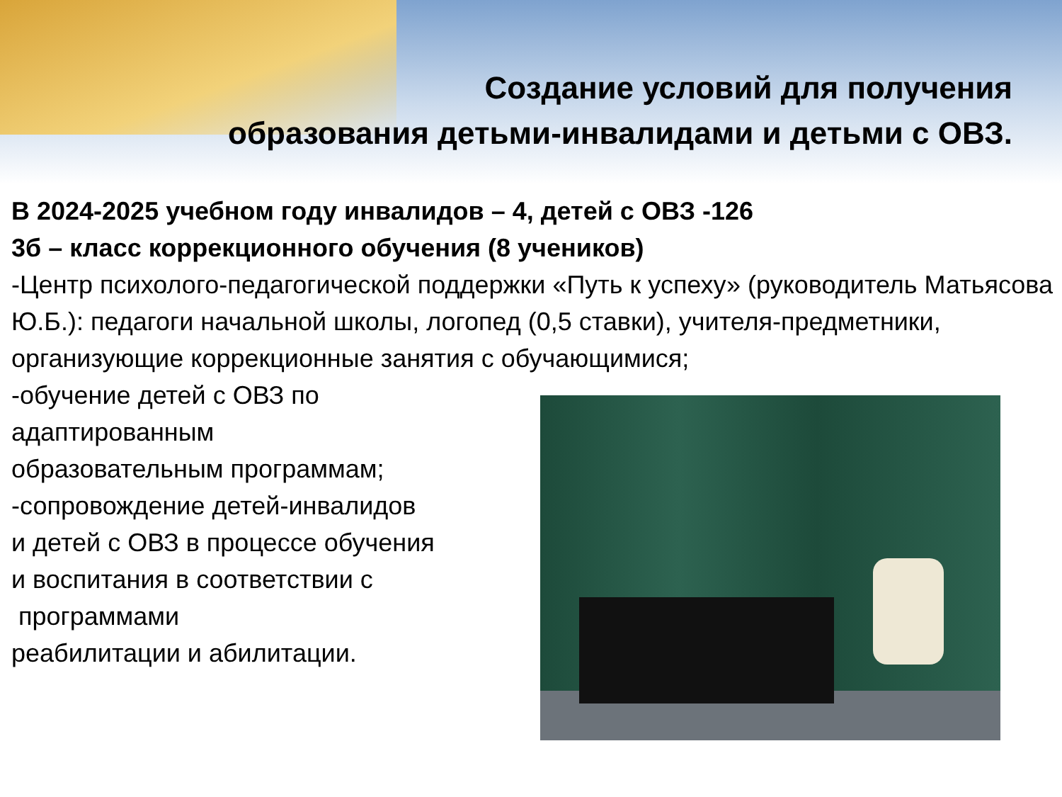Создание условий для получения
образования детьми-инвалидами и детьми с ОВЗ.
В 2024-2025 учебном году инвалидов – 4, детей с ОВЗ -126
3б – класс коррекционного обучения (8 учеников)
-Центр психолого-педагогической поддержки «Путь к успеху» (руководитель Матьясова Ю.Б.): педагоги начальной школы, логопед (0,5 ставки), учителя-предметники, организующие коррекционные занятия с обучающимися;
-обучение детей с ОВЗ по
адаптированным
образовательным программам;
-сопровождение детей-инвалидов
и детей с ОВЗ в процессе обучения
и воспитания в соответствии с
программами
реабилитации и абилитации.